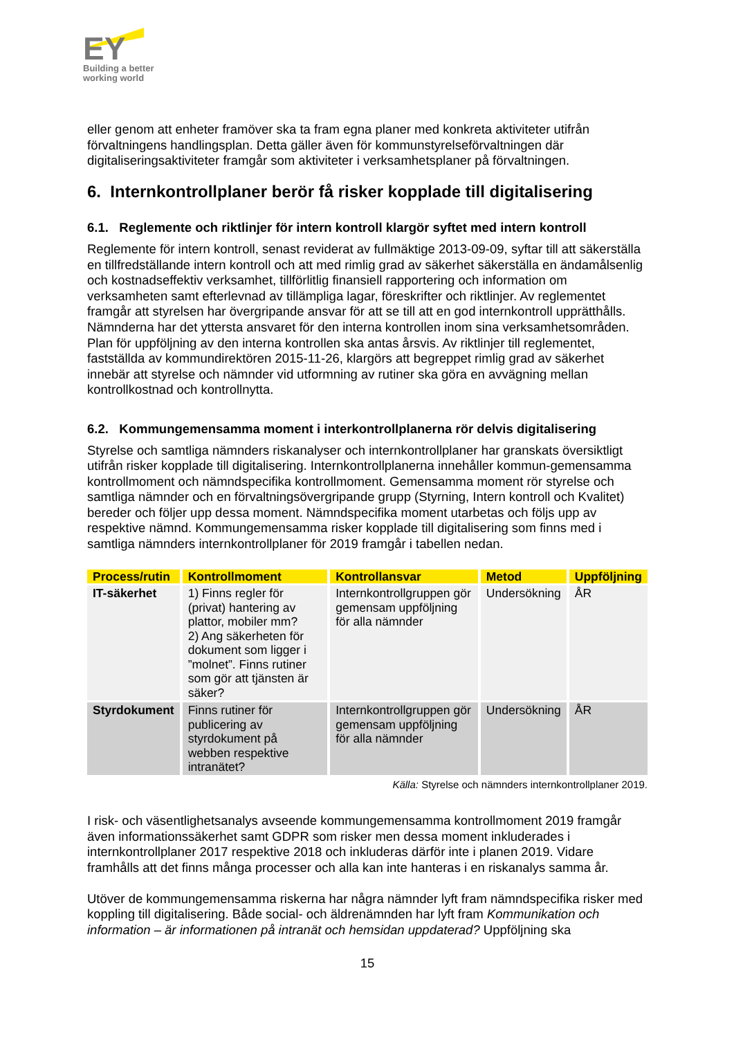EY
Building a better
working world
eller genom att enheter framöver ska ta fram egna planer med konkreta aktiviteter utifrån förvaltningens handlingsplan. Detta gäller även för kommunstyrelseförvaltningen där digitaliseringsaktiviteter framgår som aktiviteter i verksamhetsplaner på förvaltningen.
6. Internkontrollplaner berör få risker kopplade till digitalisering
6.1. Reglemente och riktlinjer för intern kontroll klargör syftet med intern kontroll
Reglemente för intern kontroll, senast reviderat av fullmäktige 2013-09-09, syftar till att säkerställa en tillfredställande intern kontroll och att med rimlig grad av säkerhet säkerställa en ändamålsenlig och kostnadseffektiv verksamhet, tillförlitlig finansiell rapportering och information om verksamheten samt efterlevnad av tillämpliga lagar, föreskrifter och riktlinjer. Av reglementet framgår att styrelsen har övergripande ansvar för att se till att en god internkontroll upprätthålls. Nämnderna har det yttersta ansvaret för den interna kontrollen inom sina verksamhetsområden. Plan för uppföljning av den interna kontrollen ska antas årsvis. Av riktlinjer till reglementet, fastställda av kommundirektören 2015-11-26, klargörs att begreppet rimlig grad av säkerhet innebär att styrelse och nämnder vid utformning av rutiner ska göra en avvägning mellan kontrollkostnad och kontrollnytta.
6.2. Kommungemensamma moment i interkontrollplanerna rör delvis digitalisering
Styrelse och samtliga nämnders riskanalyser och internkontrollplaner har granskats översiktligt utifrån risker kopplade till digitalisering. Internkontrollplanerna innehåller kommun-gemensamma kontrollmoment och nämndspecifika kontrollmoment. Gemensamma moment rör styrelse och samtliga nämnder och en förvaltningsövergripande grupp (Styrning, Intern kontroll och Kvalitet) bereder och följer upp dessa moment. Nämndspecifika moment utarbetas och följs upp av respektive nämnd. Kommungemensamma risker kopplade till digitalisering som finns med i samtliga nämnders internkontrollplaner för 2019 framgår i tabellen nedan.
| Process/rutin | Kontrollmoment | Kontrollansvar | Metod | Uppföljning |
| --- | --- | --- | --- | --- |
| IT-säkerhet | 1) Finns regler för (privat) hantering av plattor, mobiler mm? 2) Ang säkerheten för dokument som ligger i ”molnet”. Finns rutiner som gör att tjänsten är säker? | Internkontrollgruppen gör gemensam uppföljning för alla nämnder | Undersökning | ÅR |
| Styrdokument | Finns rutiner för publicering av styrdokument på webben respektive intranätet? | Internkontrollgruppen gör gemensam uppföljning för alla nämnder | Undersökning | ÅR |
Källa: Styrelse och nämnders internkontrollplaner 2019.
I risk- och väsentlighetsanalys avseende kommungemensamma kontrollmoment 2019 framgår även informationssäkerhet samt GDPR som risker men dessa moment inkluderades i internkontrollplaner 2017 respektive 2018 och inkluderas därför inte i planen 2019. Vidare framhålls att det finns många processer och alla kan inte hanteras i en riskanalys samma år.
Utöver de kommungemensamma riskerna har några nämnder lyft fram nämndspecifika risker med koppling till digitalisering. Både social- och äldrenämnden har lyft fram Kommunikation och information – är informationen på intranät och hemsidan uppdaterad? Uppföljning ska
15